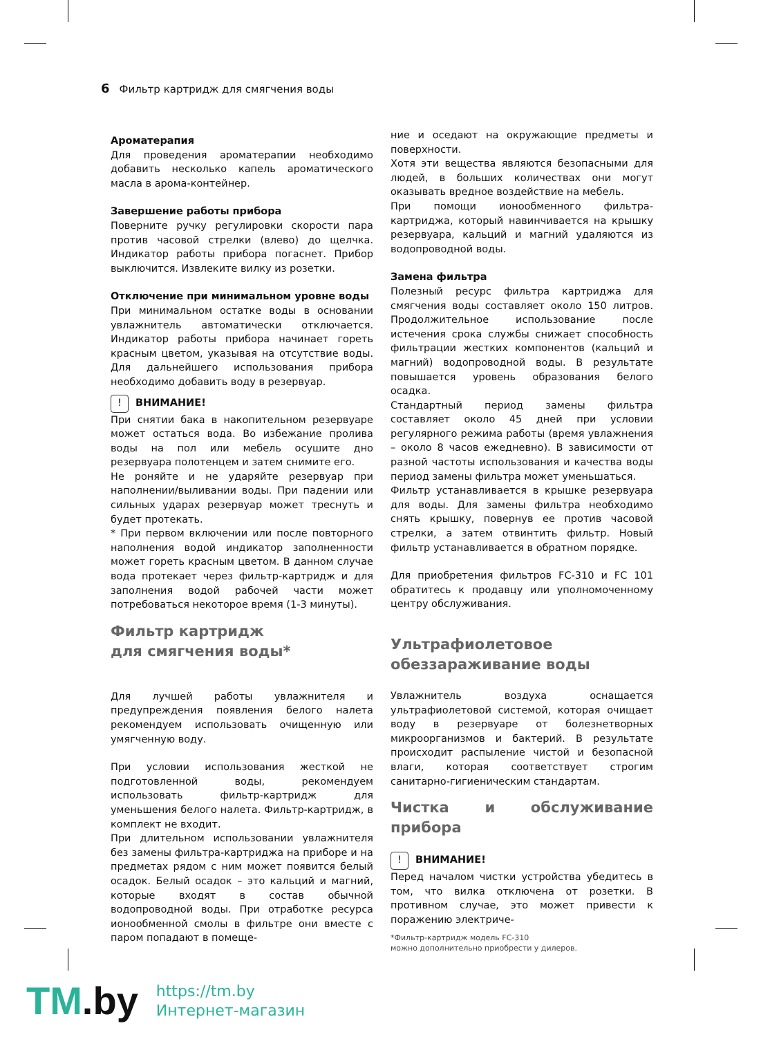6 Фильтр картридж для смягчения воды
Ароматерапия
Для проведения ароматерапии необходимо добавить несколько капель ароматического масла в арома-контейнер.
Завершение работы прибора
Поверните ручку регулировки скорости пара против часовой стрелки (влево) до щелчка. Индикатор работы прибора погаснет. Прибор выключится. Извлеките вилку из розетки.
Отключение при минимальном уровне воды
При минимальном остатке воды в основании увлажнитель автоматически отключается. Индикатор работы прибора начинает гореть красным цветом, указывая на отсутствие воды. Для дальнейшего использования прибора необходимо добавить воду в резервуар.
! ВНИМАНИЕ!
При снятии бака в накопительном резервуаре может остаться вода. Во избежание пролива воды на пол или мебель осушите дно резервуара полотенцем и затем снимите его.
Не роняйте и не ударяйте резервуар при наполнении/выливании воды. При падении или сильных ударах резервуар может треснуть и будет протекать.
* При первом включении или после повторного наполнения водой индикатор заполненности может гореть красным цветом. В данном случае вода протекает через фильтр-картридж и для заполнения водой рабочей части может потребоваться некоторое время (1-3 минуты).
Фильтр картридж
для смягчения воды*
Для лучшей работы увлажнителя и предупреждения появления белого налета рекомендуем использовать очищенную или умягченную воду.
При условии использования жесткой не подготовленной воды, рекомендуем использовать фильтр-картридж для уменьшения белого налета. Фильтр-картридж, в комплект не входит.
При длительном использовании увлажнителя без замены фильтра-картриджа на приборе и на предметах рядом с ним может появится белый осадок. Белый осадок – это кальций и магний, которые входят в состав обычной водопроводной воды. При отработке ресурса ионообменной смолы в фильтре они вместе с паром попадают в помеще-
ние и оседают на окружающие предметы и поверхности.
Хотя эти вещества являются безопасными для людей, в больших количествах они могут оказывать вредное воздействие на мебель.
При помощи ионообменного фильтра-картриджа, который навинчивается на крышку резервуара, кальций и магний удаляются из водопроводной воды.
Замена фильтра
Полезный ресурс фильтра картриджа для смягчения воды составляет около 150 литров. Продолжительное использование после истечения срока службы снижает способность фильтрации жестких компонентов (кальций и магний) водопроводной воды. В результате повышается уровень образования белого осадка.
Стандартный период замены фильтра составляет около 45 дней при условии регулярного режима работы (время увлажнения – около 8 часов ежедневно). В зависимости от разной частоты использования и качества воды период замены фильтра может уменьшаться.
Фильтр устанавливается в крышке резервуара для воды. Для замены фильтра необходимо снять крышку, повернув ее против часовой стрелки, а затем отвинтить фильтр. Новый фильтр устанавливается в обратном порядке.
Для приобретения фильтров FC-310 и FC 101 обратитесь к продавцу или уполномоченному центру обслуживания.
Ультрафиолетовое
обеззараживание воды
Увлажнитель воздуха оснащается ультрафиолетовой системой, которая очищает воду в резервуаре от болезнетворных микроорганизмов и бактерий. В результате происходит распыление чистой и безопасной влаги, которая соответствует строгим санитарно-гигиеническим стандартам.
Чистка и обслуживание прибора
! ВНИМАНИЕ!
Перед началом чистки устройства убедитесь в том, что вилка отключена от розетки. В противном случае, это может привести к поражению электриче-
*Фильтр-картридж модель FC-310
можно дополнительно приобрести у дилеров.
TM.by
https://tm.by
Интернет-магазин